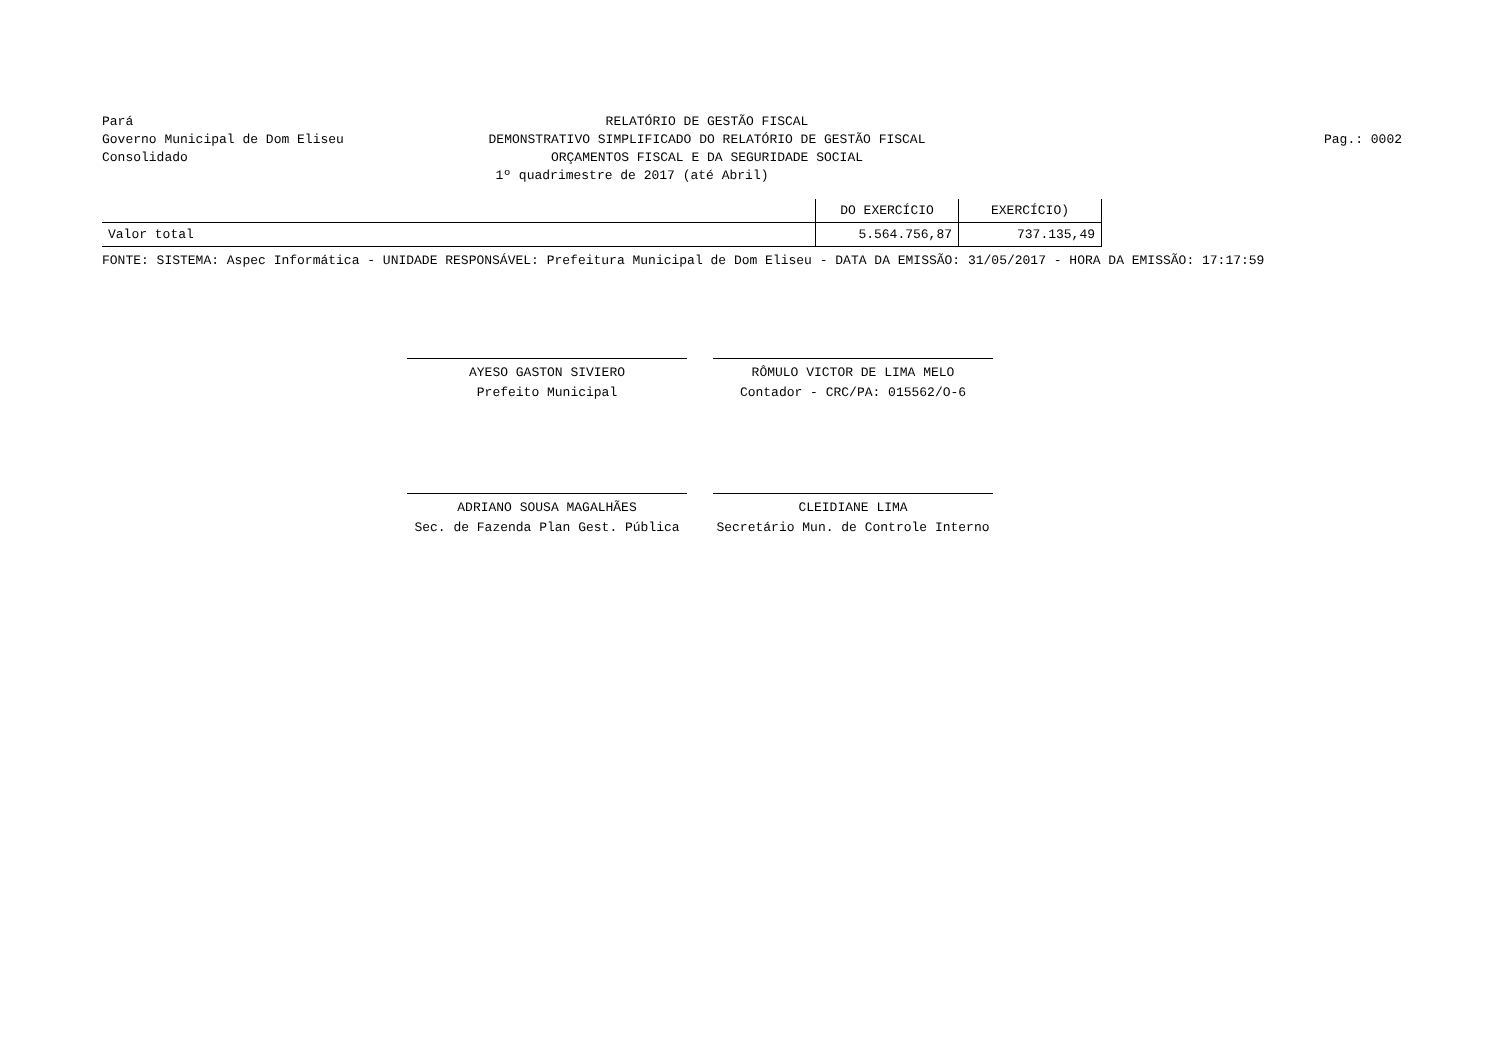Pará
Governo Municipal de Dom Eliseu
Consolidado
RELATÓRIO DE GESTÃO FISCAL
DEMONSTRATIVO SIMPLIFICADO DO RELATÓRIO DE GESTÃO FISCAL
ORÇAMENTOS FISCAL E DA SEGURIDADE SOCIAL
1º quadrimestre de 2017 (até Abril)
Pag.: 0002
| | DO EXERCÍCIO | EXERCÍCIO) |
| --- | --- | --- |
| Valor total | 5.564.756,87 | 737.135,49 |
FONTE: SISTEMA: Aspec Informática - UNIDADE RESPONSÁVEL: Prefeitura Municipal de Dom Eliseu - DATA DA EMISSÃO: 31/05/2017 - HORA DA EMISSÃO: 17:17:59
AYESO GASTON SIVIERO
Prefeito Municipal
RÔMULO VICTOR DE LIMA MELO
Contador - CRC/PA: 015562/O-6
ADRIANO SOUSA MAGALHÃES
Sec. de Fazenda Plan Gest. Pública
CLEIDIANE LIMA
Secretário Mun. de Controle Interno